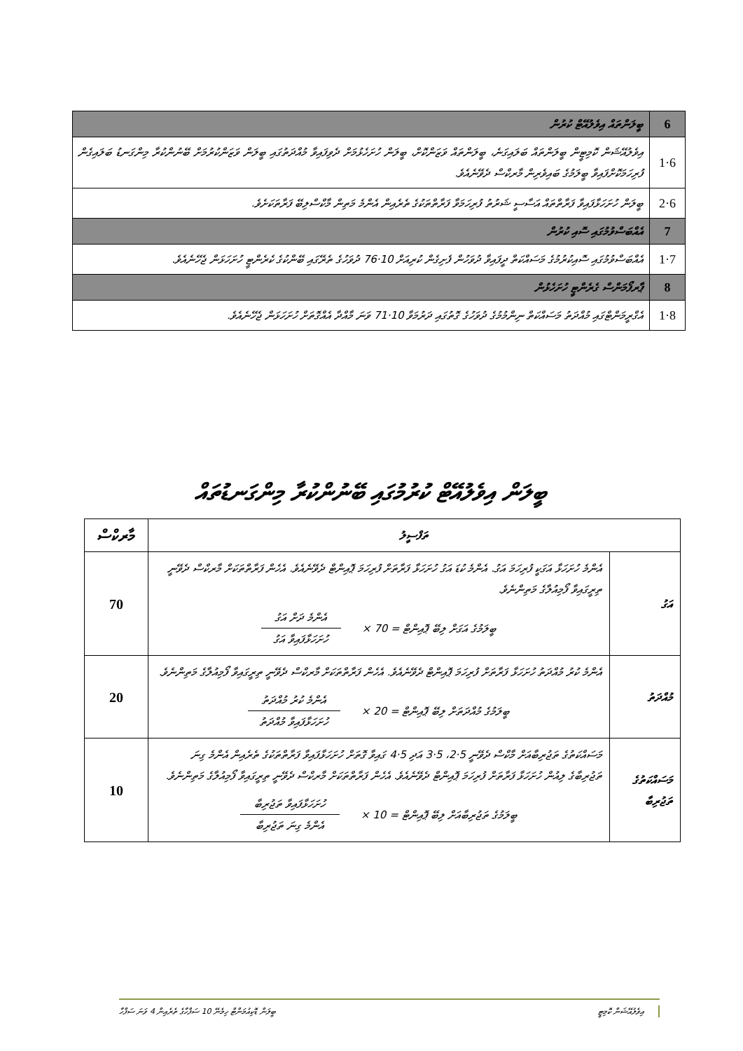| 6 | ބީލަންތައް އިވެލުއޭޓް ކުރުން |
| 6·1 | އިވެލުއޭޝަން ކޮމިޓީން ބީލަންތައް ބަލައިގަނެ، ބީލަންތައް ވަޒަންކޮށް، ބީލަން ހުށަހެޅުމަށް ދެވިފައިވާ މުއްދަތުގައި ބީލަން ވަޒަންކުރުމަށް ބޭނުންކުރާ މިންގަނޑު ބަލައިގެން ފުރިހަމަކޮށްފައިވާ ބީލަމުގެ ބައިވެރިން މާރކްސް ދެވޭނެއެވެ. |
| 6·2 | ބީލަން ހުށަހަޅާފައިވާ ފަރާތްތައް އަސާސީ ޝަރުތު ފުރިހަމަވާ ފަރާތްތަކުގެ ތެރެއިން އެންމެ މަތިން މާކްސްލިބޭ ފަރާތަކަށެވެ. |
| 7 | އެއްބަސްވުމުގައި ސޮއި ކުރުން |
| 7·1 | އެއްބަސްވުމުގައި ސޮއިކުރުމުގެ މަސައްކަތް ދީފައިވާ ދުވަހުން ފެށިގެން ކުރިއަށް 10·76 ދުވަހުގެ ތެރޭގައި ބޭންކުގެ ކެރެންޓީ ހުށަހަޅަން ޖެހޭނެއެވެ. |
| 8 | ޕާރފޯމަންސް ގެރެންޓީ ހުށަހެޅުން |
| 8·1 | އެގްރީމަންޓްގައި މުއްދަތު މަސައްކަތް ނިންމުމުގެ ދުވަހުގެ ގޮތުގައި ދަރުމަވާ 10·71 ވަނަ މާއްދާ އެއްގޮތަށް ހުށަހަޅަން ޖެހޭނެއެވެ. |
ބީލަން އިވެލުއޭޓް ކުރުމުގައި ބޭނުންކުރާ މިންގަނޑުތައް
| ތަފްސީލު | | މާރކްސް |
| --- | --- | --- |
| އަގު | އެންމެ ހުށަހަޅާ އަގަކީ ފުރިހަމަ އަގު. އެންމެ ކުޑަ އަގު ހުށަހަޅާ ފަރާތަށް ފުރިހަމަ ޕޮއިންޓް ދެވޭނެއެވެ. އެހެން ފަރާތްތަކަށް މާރކްސް ދެވޭނީ ތިރީގައިވާ ފޯމިއުލާގެ މަތިންނެވެ. ބީލަމުގެ އަގަށް ލިބޭ ޕޮއިންޓް = 70 × އެންމެ ދަށް އަގު ހުށަހަޅާފައިވާ އަގު | 70 |
| މުއްދަތު | އެންމެ ކުރު މުއްދަތު ހުށަހަޅާ ފަރާތަށް ފުރިހަމަ ޕޮއިންޓް ދެވޭނެއެވެ. އެހެން ފަރާތްތަކަށް މާރކްސް ދެވޭނީ ތިރީގައިވާ ފޯމިއުލާގެ މަތިންނެވެ. ބީލަމުގެ މުއްދަތަށް ލިބޭ ޕޮއިންޓް = 20 × އެންމެ ކުރު މުއްދަތު ހުށަހަޅާފައިވާ މުއްދަތު | 20 |
| މަސައްކަތުގެ ތަޖުރިބާ | މަސައްކަތުގެ ތަޖުރިބާއަށް މާކްސް ދެވޭނީ 5·2، 5·3 އަދި 5·4 ގައިވާ ގޮތަށް ހުށަހަޅާފައިވާ ފަރާތްތަކުގެ ތެރެއިން އެންމެ ގިނަ ތަޖުރިބާގެ ލިއުން ހުށަހަޅާ ފަރާތަށް ފުރިހަމަ ޕޮއިންޓް ދެވޭނެއެވެ. އެހެން ފަރާތްތަކަށް މާރކްސް ދެވޭނީ ތިރީގައިވާ ފޯމިއުލާގެ މަތިންނެވެ. ބީލަމުގެ ތަޖުރިބާއަށް ލިބޭ ޕޮއިންޓް = 10 × ހުށަހަޅާފައިވާ ތަޖުރިބާ އެންމެ ގިނަ ތަޖުރިބާ | 10 |
އިވެލުއޭޝަން ކޮމިޓީ ބީލަން ޑޮކިއުމަންޓް ހިމެނޭ 10 ސަފްހާގެ ތެރެއިން 4 ވަނަ ސަފްހާ